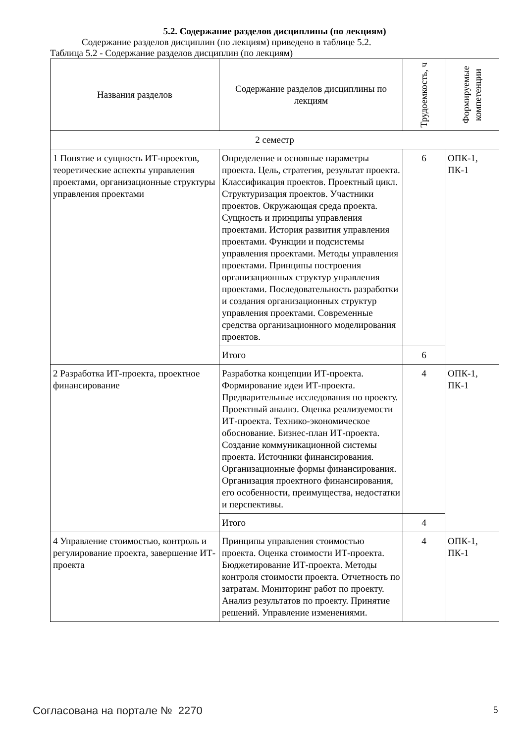5.2. Содержание разделов дисциплины (по лекциям)
Содержание разделов дисциплин (по лекциям) приведено в таблице 5.2.
Таблица 5.2 - Содержание разделов дисциплин (по лекциям)
| Названия разделов | Содержание разделов дисциплины по лекциям | Трудоемкость, ч | Формируемые компетенции |
| --- | --- | --- | --- |
| 2 семестр | | | |
| 1 Понятие и сущность ИТ-проектов, теоретические аспекты управления проектами, организационные структуры управления проектами | Определение и основные параметры проекта. Цель, стратегия, результат проекта. Классификация проектов. Проектный цикл. Структуризация проектов. Участники проектов. Окружающая среда проекта. Сущность и принципы управления проектами. История развития управления проектами. Функции и подсистемы управления проектами. Методы управления проектами. Принципы построения организационных структур управления проектами. Последовательность разработки и создания организационных структур управления проектами. Современные средства организационного моделирования проектов. | 6 | ОПК-1, ПК-1 |
| | Итого | 6 | |
| 2 Разработка ИТ-проекта, проектное финансирование | Разработка концепции ИТ-проекта. Формирование идеи ИТ-проекта. Предварительные исследования по проекту. Проектный анализ. Оценка реализуемости ИТ-проекта. Технико-экономическое обоснование. Бизнес-план ИТ-проекта. Создание коммуникационной системы проекта. Источники финансирования. Организационные формы финансирования. Организация проектного финансирования, его особенности, преимущества, недостатки и перспективы. | 4 | ОПК-1, ПК-1 |
| | Итого | 4 | |
| 4 Управление стоимостью, контроль и регулирование проекта, завершение ИТ-проекта | Принципы управления стоимостью проекта. Оценка стоимости ИТ-проекта. Бюджетирование ИТ-проекта. Методы контроля стоимости проекта. Отчетность по затратам. Мониторинг работ по проекту. Анализ результатов по проекту. Принятие решений. Управление изменениями. | 4 | ОПК-1, ПК-1 |
Согласована на портале № 2270 5